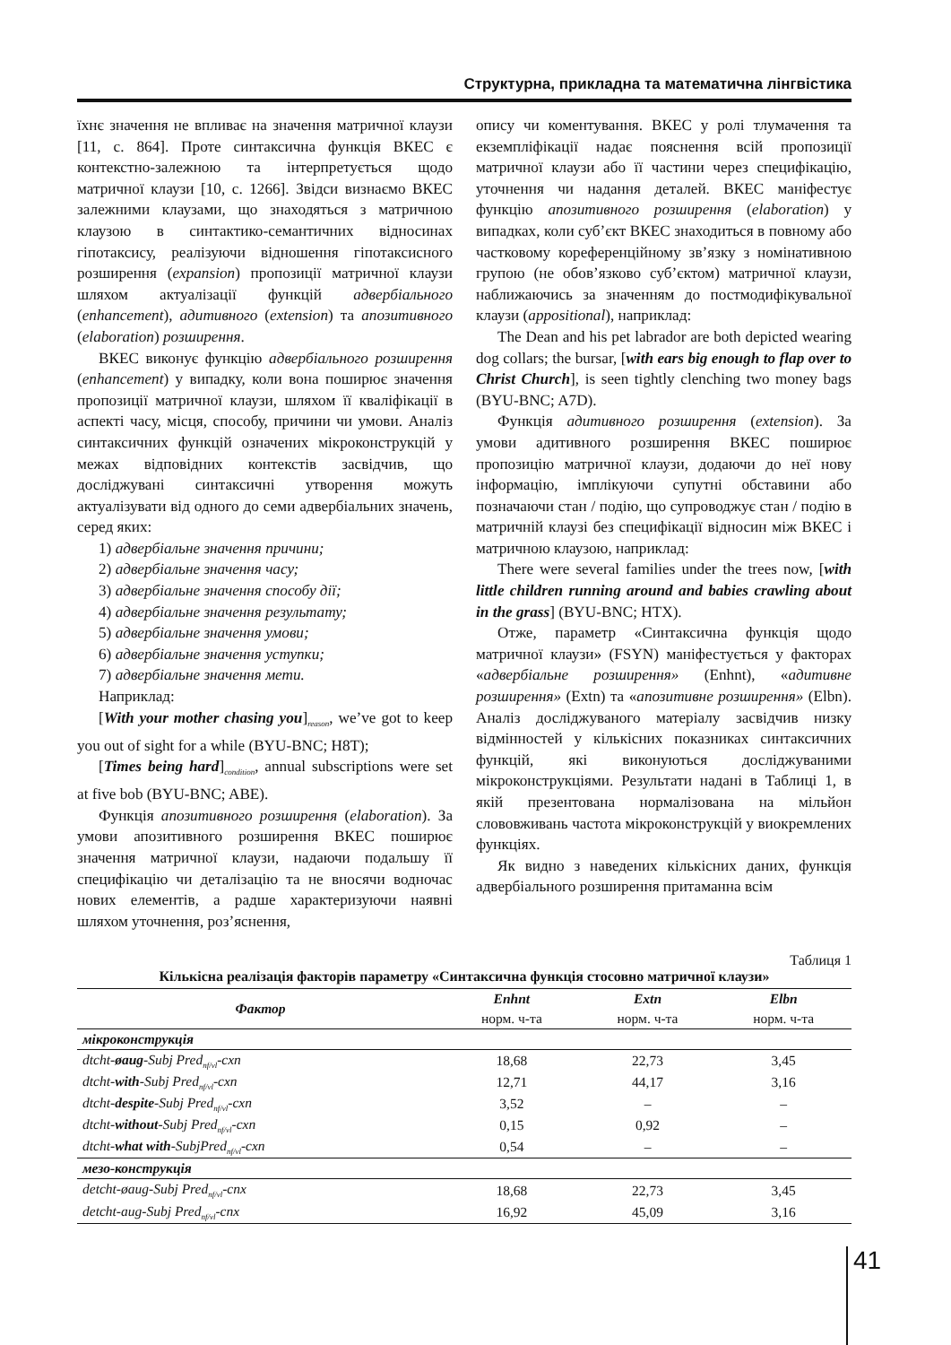Структурна, прикладна та математична лінгвістика
їхнє значення не впливає на значення матричної клаузи [11, с. 864]. Проте синтаксична функція ВКЕС є контекстно-залежною та інтерпретується щодо матричної клаузи [10, с. 1266]. Звідси визнаємо ВКЕС залежними клаузами, що знаходяться з матричною клаузою в синтактико-семантичних відносинах гіпотаксису, реалізуючи відношення гіпотаксисного розширення (expansion) пропозиції матричної клаузи шляхом актуалізації функцій адвербіального (enhancement), адитивного (extension) та апозитивного (elaboration) розширення.
ВКЕС виконує функцію адвербіального розширення (enhancement) у випадку, коли вона поширює значення пропозиції матричної клаузи, шляхом її кваліфікації в аспекті часу, місця, способу, причини чи умови. Аналіз синтаксичних функцій означених мікроконструкцій у межах відповідних контекстів засвідчив, що досліджувані синтаксичні утворення можуть актуалізувати від одного до семи адвербіальних значень, серед яких:
1) адвербіальне значення причини;
2) адвербіальне значення часу;
3) адвербіальне значення способу дії;
4) адвербіальне значення результату;
5) адвербіальне значення умови;
6) адвербіальне значення уступки;
7) адвербіальне значення мети.
Наприклад:
[With your mother chasing you]<sub>reason</sub>, we’ve got to keep you out of sight for a while (BYU-BNC; H8T);
[Times being hard]<sub>condition</sub>, annual subscriptions were set at five bob (BYU-BNC; ABE).
Функція апозитивного розширення (elaboration). За умови апозитивного розширення ВКЕС поширює значення матричної клаузи, надаючи подальшу її специфікацію чи деталізацію та не вносячи водночас нових елементів, а радше характеризуючи наявні шляхом уточнення, роз’яснення,
опису чи коментування. ВКЕС у ролі тлумачення та екземпліфікації надає пояснення всій пропозиції матричної клаузи або її частини через специфікацію, уточнення чи надання деталей. ВКЕС маніфестує функцію апозитивного розширення (elaboration) у випадках, коли суб’єкт ВКЕС знаходиться в повному або частковому кореференційному зв’язку з номінативною групою (не обов’язково суб’єктом) матричної клаузи, наближаючись за значенням до постмодифікувальної клаузи (appositional), наприклад:
The Dean and his pet labrador are both depicted wearing dog collars; the bursar, [with ears big enough to flap over to Christ Church], is seen tightly clenching two money bags (BYU-BNC; A7D).
Функція адитивного розширення (extension). За умови адитивного розширення ВКЕС поширює пропозицію матричної клаузи, додаючи до неї нову інформацію, імплікуючи супутні обставини або позначаючи стан / подію, що супроводжує стан / подію в матричній клаузі без специфікації відносин між ВКЕС і матричною клаузою, наприклад:
There were several families under the trees now, [with little children running around and babies crawling about in the grass] (BYU-BNC; HTX).
Отже, параметр «Синтаксична функція щодо матричної клаузи» (FSYN) маніфестується у факторах «адвербіальне розширення» (Enhnt), «адитивне розширення» (Extn) та «апозитивне розширення» (Elbn). Аналіз досліджуваного матеріалу засвідчив низку відмінностей у кількісних показниках синтаксичних функцій, які виконуються досліджуваними мікроконструкціями. Результати надані в Таблиці 1, в якій презентована нормалізована на мільйон слововживань частота мікроконструкцій у виокремлених функціях.
Як видно з наведених кількісних даних, функція адвербіального розширення притаманна всім
Таблиця 1
Кількісна реалізація факторів параметру «Синтаксична функція стосовно матричної клаузи»
| Фактор | Enhnt | Extn | Elbn |
| --- | --- | --- | --- |
| | норм. ч-та | норм. ч-та | норм. ч-та |
| мікроконструкція | | | |
| dtcht- øaug -Subj Pred<sub>nf/vl</sub>-cxn | 18,68 | 22,73 | 3,45 |
| dtcht- with -Subj Pred<sub>nf/vl</sub>-cxn | 12,71 | 44,17 | 3,16 |
| dtcht- despite -Subj Pred<sub>nf/vl</sub>-cxn | 3,52 | – | – |
| dtcht- without -Subj Pred<sub>nf/vl</sub>-cxn | 0,15 | 0,92 | – |
| dtcht- what with -SubjPred<sub>nf/vl</sub>-cxn | 0,54 | – | – |
| мезо-конструкція | | | |
| detcht-øaug-Subj Pred<sub>nf/vl</sub>-cnx | 18,68 | 22,73 | 3,45 |
| detcht-aug-Subj Pred<sub>nf/vl</sub>-cnx | 16,92 | 45,09 | 3,16 |
41